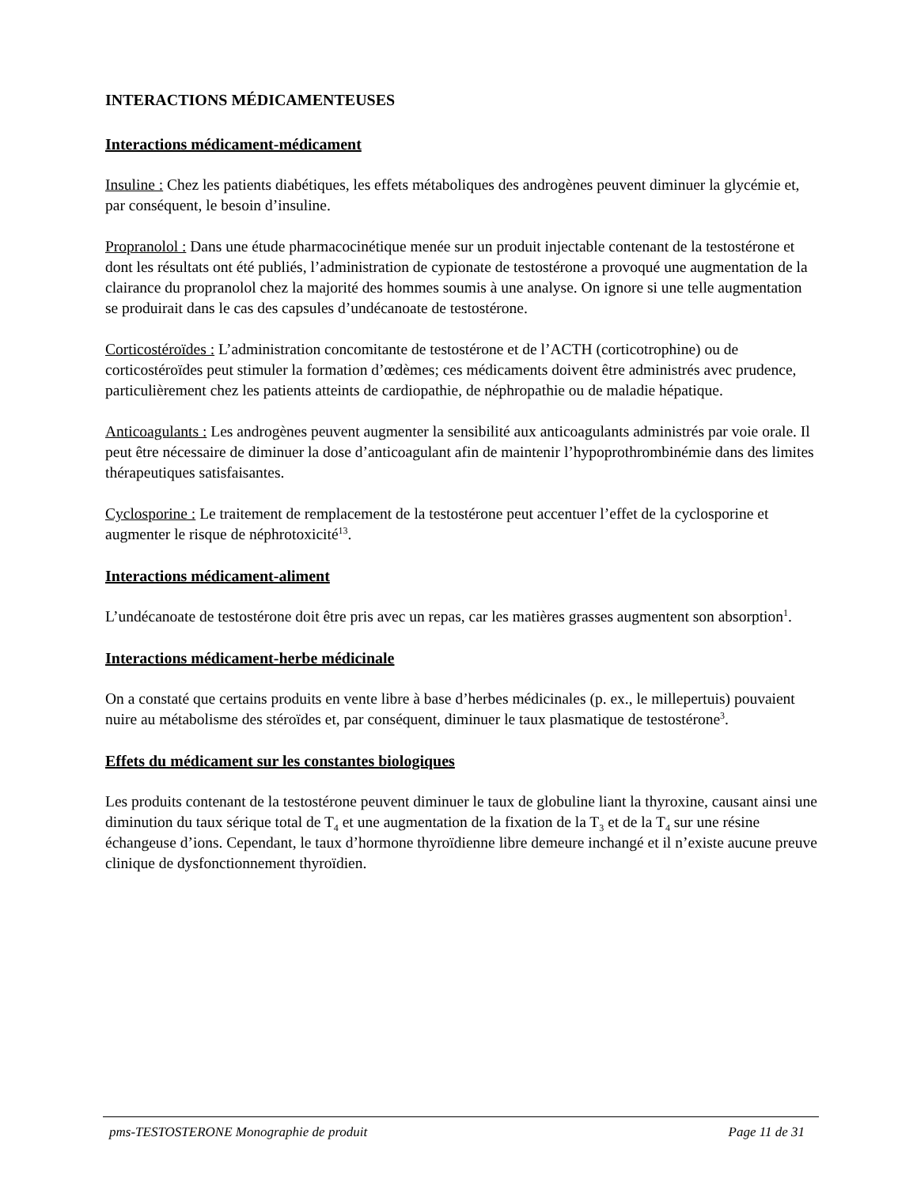INTERACTIONS MÉDICAMENTEUSES
Interactions médicament-médicament
Insuline : Chez les patients diabétiques, les effets métaboliques des androgènes peuvent diminuer la glycémie et, par conséquent, le besoin d’insuline.
Propranolol : Dans une étude pharmacocinétique menée sur un produit injectable contenant de la testostérone et dont les résultats ont été publiés, l’administration de cypionate de testostérone a provoqué une augmentation de la clairance du propranolol chez la majorité des hommes soumis à une analyse. On ignore si une telle augmentation se produirait dans le cas des capsules d’undécanoate de testostérone.
Corticostéroïdes : L’administration concomitante de testostérone et de l’ACTH (corticotrophine) ou de corticostéroïdes peut stimuler la formation d’œdèmes; ces médicaments doivent être administrés avec prudence, particulièrement chez les patients atteints de cardiopathie, de néphropathie ou de maladie hépatique.
Anticoagulants : Les androgènes peuvent augmenter la sensibilité aux anticoagulants administrés par voie orale. Il peut être nécessaire de diminuer la dose d’anticoagulant afin de maintenir l’hypoprothrombinémie dans des limites thérapeutiques satisfaisantes.
Cyclosporine : Le traitement de remplacement de la testostérone peut accentuer l’effet de la cyclosporine et augmenter le risque de néphrotoxicité<sup>13</sup>.
Interactions médicament-aliment
L’undécanoate de testostérone doit être pris avec un repas, car les matières grasses augmentent son absorption<sup>1</sup>.
Interactions médicament-herbe médicinale
On a constaté que certains produits en vente libre à base d’herbes médicinales (p. ex., le millepertuis) pouvaient nuire au métabolisme des stéroïdes et, par conséquent, diminuer le taux plasmatique de testostérone<sup>3</sup>.
Effets du médicament sur les constantes biologiques
Les produits contenant de la testostérone peuvent diminuer le taux de globuline liant la thyroxine, causant ainsi une diminution du taux sérique total de T<sub>4</sub> et une augmentation de la fixation de la T<sub>3</sub> et de la T<sub>4</sub> sur une résine échangeuse d’ions. Cependant, le taux d’hormone thyroïdienne libre demeure inchangé et il n’existe aucune preuve clinique de dysfonctionnement thyroïdien.
pms-TESTOSTERONE Monographie de produit Page 11 de 31